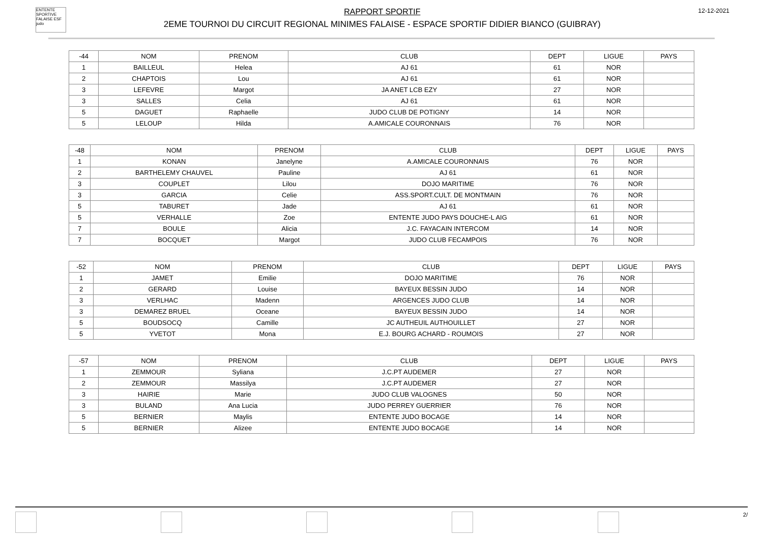ENTENTE SPORTIVE FALAISE ESF judo
RAPPORT SPORTIF
2EME TOURNOI DU CIRCUIT REGIONAL MINIMES FALAISE - ESPACE SPORTIF DIDIER BIANCO (GUIBRAY)
12-12-2021
| -44 | NOM | PRENOM | CLUB | DEPT | LIGUE | PAYS |
| 1 | BAILLEUL | Helea | AJ 61 | 61 | NOR | |
| 2 | CHAPTOIS | Lou | AJ 61 | 61 | NOR | |
| 3 | LEFEVRE | Margot | JA ANET LCB EZY | 27 | NOR | |
| 3 | SALLES | Celia | AJ 61 | 61 | NOR | |
| 5 | DAGUET | Raphaelle | JUDO CLUB DE POTIGNY | 14 | NOR | |
| 5 | LELOUP | Hilda | A.AMICALE COURONNAIS | 76 | NOR | |
| -48 | NOM | PRENOM | CLUB | DEPT | LIGUE | PAYS |
| 1 | KONAN | Janelyne | A.AMICALE COURONNAIS | 76 | NOR | |
| 2 | BARTHELEMY CHAUVEL | Pauline | AJ 61 | 61 | NOR | |
| 3 | COUPLET | Lilou | DOJO MARITIME | 76 | NOR | |
| 3 | GARCIA | Celie | ASS.SPORT.CULT. DE MONTMAIN | 76 | NOR | |
| 5 | TABURET | Jade | AJ 61 | 61 | NOR | |
| 5 | VERHALLE | Zoe | ENTENTE JUDO PAYS DOUCHE-L AIG | 61 | NOR | |
| 7 | BOULE | Alicia | J.C. FAYACAIN INTERCOM | 14 | NOR | |
| 7 | BOCQUET | Margot | JUDO CLUB FECAMPOIS | 76 | NOR | |
| -52 | NOM | PRENOM | CLUB | DEPT | LIGUE | PAYS |
| 1 | JAMET | Emilie | DOJO MARITIME | 76 | NOR | |
| 2 | GERARD | Louise | BAYEUX BESSIN JUDO | 14 | NOR | |
| 3 | VERLHAC | Madenn | ARGENCES JUDO CLUB | 14 | NOR | |
| 3 | DEMAREZ BRUEL | Oceane | BAYEUX BESSIN JUDO | 14 | NOR | |
| 5 | BOUDSOCQ | Camille | JC AUTHEUIL AUTHOUILLET | 27 | NOR | |
| 5 | YVETOT | Mona | E.J. BOURG ACHARD - ROUMOIS | 27 | NOR | |
| -57 | NOM | PRENOM | CLUB | DEPT | LIGUE | PAYS |
| 1 | ZEMMOUR | Syliana | J.C.PT AUDEMER | 27 | NOR | |
| 2 | ZEMMOUR | Massilya | J.C.PT AUDEMER | 27 | NOR | |
| 3 | HAIRIE | Marie | JUDO CLUB VALOGNES | 50 | NOR | |
| 3 | BULAND | Ana Lucia | JUDO PERREY GUERRIER | 76 | NOR | |
| 5 | BERNIER | Maylis | ENTENTE JUDO BOCAGE | 14 | NOR | |
| 5 | BERNIER | Alizee | ENTENTE JUDO BOCAGE | 14 | NOR | |
2/